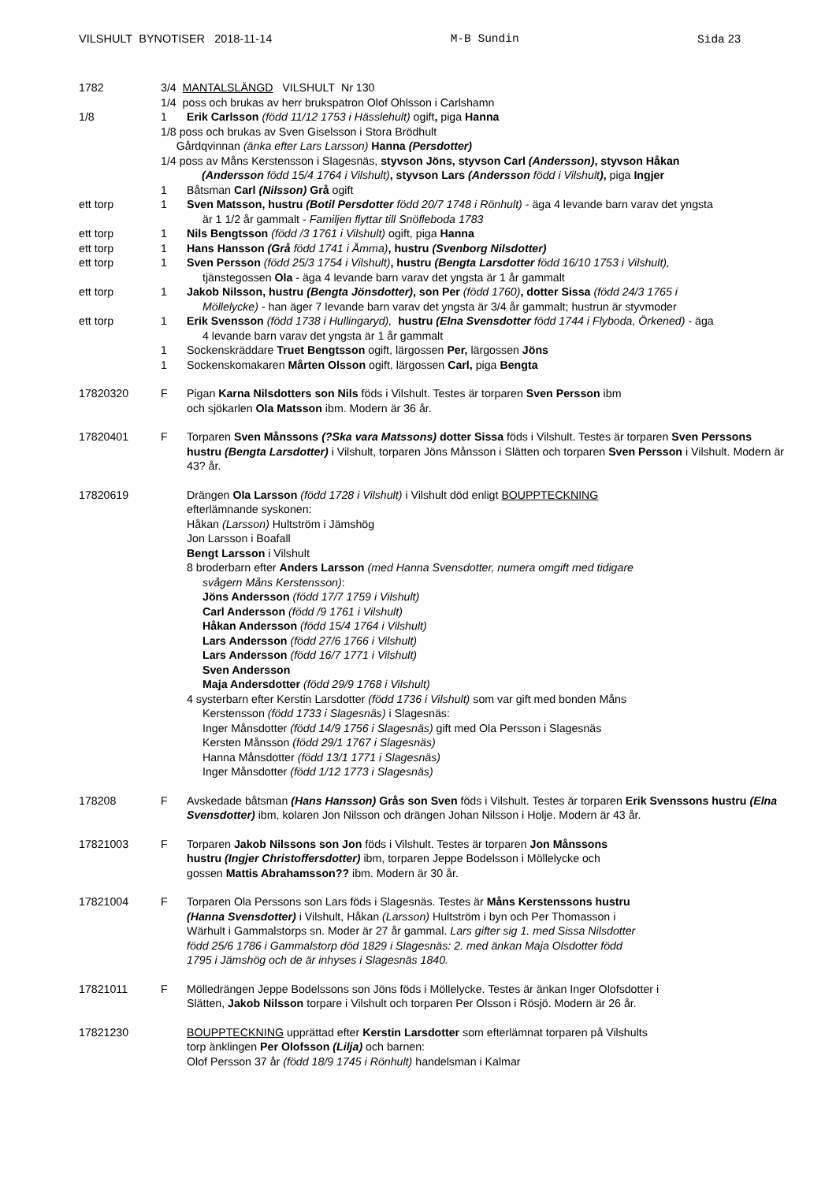VILSHULT BYNOTISER 2018-11-14 M-B Sundin Sida 23
1782 3/4 MANTALSLÄNGD VILSHULT Nr 130
1/4 poss och brukas av herr brukspatron Olof Ohlsson i Carlshamn
1/8 1 Erik Carlsson (född 11/12 1753 i Hässlehult) ogift, piga Hanna
1/8 poss och brukas av Sven Giselsson i Stora Brödhult
Gårdqvinnan (änka efter Lars Larsson) Hanna (Persdotter)
1/4 poss av Måns Kerstensson i Slagesnäs, styvson Jöns, styvson Carl (Andersson), styvson Håkan
(Andersson född 15/4 1764 i Vilshult), styvson Lars (Andersson född i Vilshult), piga Ingjer
1 Båtsman Carl (Nilsson) Grå ogift
ett torp 1 Sven Matsson, hustru (Botil Persdotter född 20/7 1748 i Rönhult) - äga 4 levande barn varav det yngsta
är 1 1/2 år gammalt - Familjen flyttar till Snöfleboda 1783
ett torp 1 Nils Bengtsson (född /3 1761 i Vilshult) ogift, piga Hanna
ett torp 1 Hans Hansson (Grå född 1741 i Åmma), hustru (Svenborg Nilsdotter)
ett torp 1 Sven Persson (född 25/3 1754 i Vilshult), hustru (Bengta Larsdotter född 16/10 1753 i Vilshult),
tjänstegossen Ola - äga 4 levande barn varav det yngsta är 1 år gammalt
ett torp 1 Jakob Nilsson, hustru (Bengta Jönsdotter), son Per (född 1760), dotter Sissa (född 24/3 1765 i
Möllelycke) - han äger 7 levande barn varav det yngsta är 3/4 år gammalt; hustrun är styvmoder
ett torp 1 Erik Svensson (född 1738 i Hullingaryd), hustru (Elna Svensdotter född 1744 i Flyboda, Örkened) - äga
4 levande barn varav det yngsta är 1 år gammalt
1 Sockenskräddare Truet Bengtsson ogift, lärgossen Per, lärgossen Jöns
1 Sockenskomakaren Mårten Olsson ogift, lärgossen Carl, piga Bengta
17820320 F Pigan Karna Nilsdotters son Nils föds i Vilshult. Testes är torparen Sven Persson ibm
och sjökarlen Ola Matsson ibm. Modern är 36 år.
17820401 F Torparen Sven Månssons (?Ska vara Matssons) dotter Sissa föds i Vilshult. Testes är torparen Sven Perssons hustru (Bengta Larsdotter) i Vilshult, torparen Jöns Månsson i Slätten och torparen Sven Persson i Vilshult. Modern är 43? år.
17820619 Drängen Ola Larsson (född 1728 i Vilshult) i Vilshult död enligt BOUPPTECKNING
efterlämnande syskonen:
Håkan (Larsson) Hultström i Jämshög
Jon Larsson i Boafall
Bengt Larsson i Vilshult
8 broderbarn efter Anders Larsson (med Hanna Svensdotter, numera omgift med tidigare
svågern Måns Kerstensson):
Jöns Andersson (född 17/7 1759 i Vilshult)
Carl Andersson (född /9 1761 i Vilshult)
Håkan Andersson (född 15/4 1764 i Vilshult)
Lars Andersson (född 27/6 1766 i Vilshult)
Lars Andersson (född 16/7 1771 i Vilshult)
Sven Andersson
Maja Andersdotter (född 29/9 1768 i Vilshult)
4 systerbarn efter Kerstin Larsdotter (född 1736 i Vilshult) som var gift med bonden Måns
Kerstensson (född 1733 i Slagesnäs) i Slagesnäs:
Inger Månsdotter (född 14/9 1756 i Slagesnäs) gift med Ola Persson i Slagesnäs
Kersten Månsson (född 29/1 1767 i Slagesnäs)
Hanna Månsdotter (född 13/1 1771 i Slagesnäs)
Inger Månsdotter (född 1/12 1773 i Slagesnäs)
178208 F Avskedade båtsman (Hans Hansson) Grås son Sven föds i Vilshult. Testes är torparen Erik Svenssons hustru (Elna Svensdotter) ibm, kolaren Jon Nilsson och drängen Johan Nilsson i Holje. Modern är 43 år.
17821003 F Torparen Jakob Nilssons son Jon föds i Vilshult. Testes är torparen Jon Månssons
hustru (Ingjer Christoffersdotter) ibm, torparen Jeppe Bodelsson i Möllelycke och
gossen Mattis Abrahamsson?? ibm. Modern är 30 år.
17821004 F Torparen Ola Perssons son Lars föds i Slagesnäs. Testes är Måns Kerstenssons hustru
(Hanna Svensdotter) i Vilshult, Håkan (Larsson) Hultström i byn och Per Thomasson i
Wärhult i Gammalstorps sn. Moder är 27 år gammal. Lars gifter sig 1. med Sissa Nilsdotter
född 25/6 1786 i Gammalstorp död 1829 i Slagesnäs: 2. med änkan Maja Olsdotter född
1795 i Jämshög och de är inhyses i Slagesnäs 1840.
17821011 F Mölledrängen Jeppe Bodelssons son Jöns föds i Möllelycke. Testes är änkan Inger Olofsdotter i
Slätten, Jakob Nilsson torpare i Vilshult och torparen Per Olsson i Rösjö. Modern är 26 år.
17821230 BOUPPTECKNING upprättad efter Kerstin Larsdotter som efterlämnat torparen på Vilshults
torp änklingen Per Olofsson (Lilja) och barnen:
Olof Persson 37 år (född 18/9 1745 i Rönhult) handelsman i Kalmar